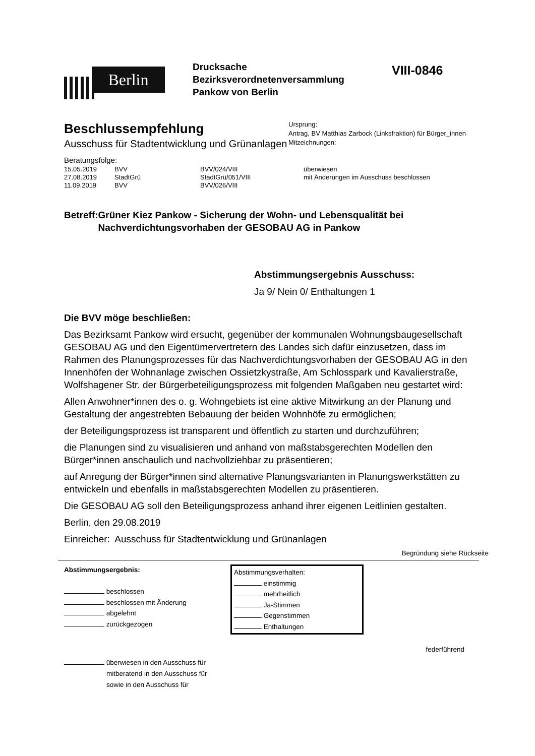Berlin
Drucksache
Bezirksverordnetenversammlung
Pankow von Berlin
VIII-0846
Beschlussempfehlung
Ausschuss für Stadtentwicklung und Grünanlagen
Ursprung:
Antrag, BV Matthias Zarbock (Linksfraktion) für Bürger_innen
Mitzeichnungen:
Beratungsfolge:
| 15.05.2019 | BVV | BVV/024/VIII | überwiesen |
| 27.08.2019 | StadtGrü | StadtGrü/051/VIII | mit Änderungen im Ausschuss beschlossen |
| 11.09.2019 | BVV | BVV/026/VIII | |
Betreff:
Grüner Kiez Pankow - Sicherung der Wohn- und Lebensqualität bei Nachverdichtungsvorhaben der GESOBAU AG in Pankow
Abstimmungsergebnis Ausschuss:
Ja 9/ Nein 0/ Enthaltungen 1
Die BVV möge beschließen:
Das Bezirksamt Pankow wird ersucht, gegenüber der kommunalen Wohnungsbaugesellschaft GESOBAU AG und den Eigentümervertretern des Landes sich dafür einzusetzen, dass im Rahmen des Planungsprozesses für das Nachverdichtungsvorhaben der GESOBAU AG in den Innenhöfen der Wohnanlage zwischen Ossietzkystraße, Am Schlosspark und Kavalierstraße, Wolfshagener Str. der Bürgerbeteiligungsprozess mit folgenden Maßgaben neu gestartet wird:
Allen Anwohner*innen des o. g. Wohngebiets ist eine aktive Mitwirkung an der Planung und Gestaltung der angestrebten Bebauung der beiden Wohnhöfe zu ermöglichen;
der Beteiligungsprozess ist transparent und öffentlich zu starten und durchzuführen;
die Planungen sind zu visualisieren und anhand von maßstabsgerechten Modellen den Bürger*innen anschaulich und nachvollziehbar zu präsentieren;
auf Anregung der Bürger*innen sind alternative Planungsvarianten in Planungswerkstätten zu entwickeln und ebenfalls in maßstabsgerechten Modellen zu präsentieren.
Die GESOBAU AG soll den Beteiligungsprozess anhand ihrer eigenen Leitlinien gestalten.
Berlin, den 29.08.2019
Einreicher: Ausschuss für Stadtentwicklung und Grünanlagen
Begründung siehe Rückseite
Abstimmungsergebnis:
beschlossen
beschlossen mit Änderung
abgelehnt
zurückgezogen
Abstimmungsverhalten:
einstimmig
mehrheitlich
Ja-Stimmen
Gegenstimmen
Enthaltungen
federführend
überwiesen in den Ausschuss für
mitberatend in den Ausschuss für
sowie in den Ausschuss für